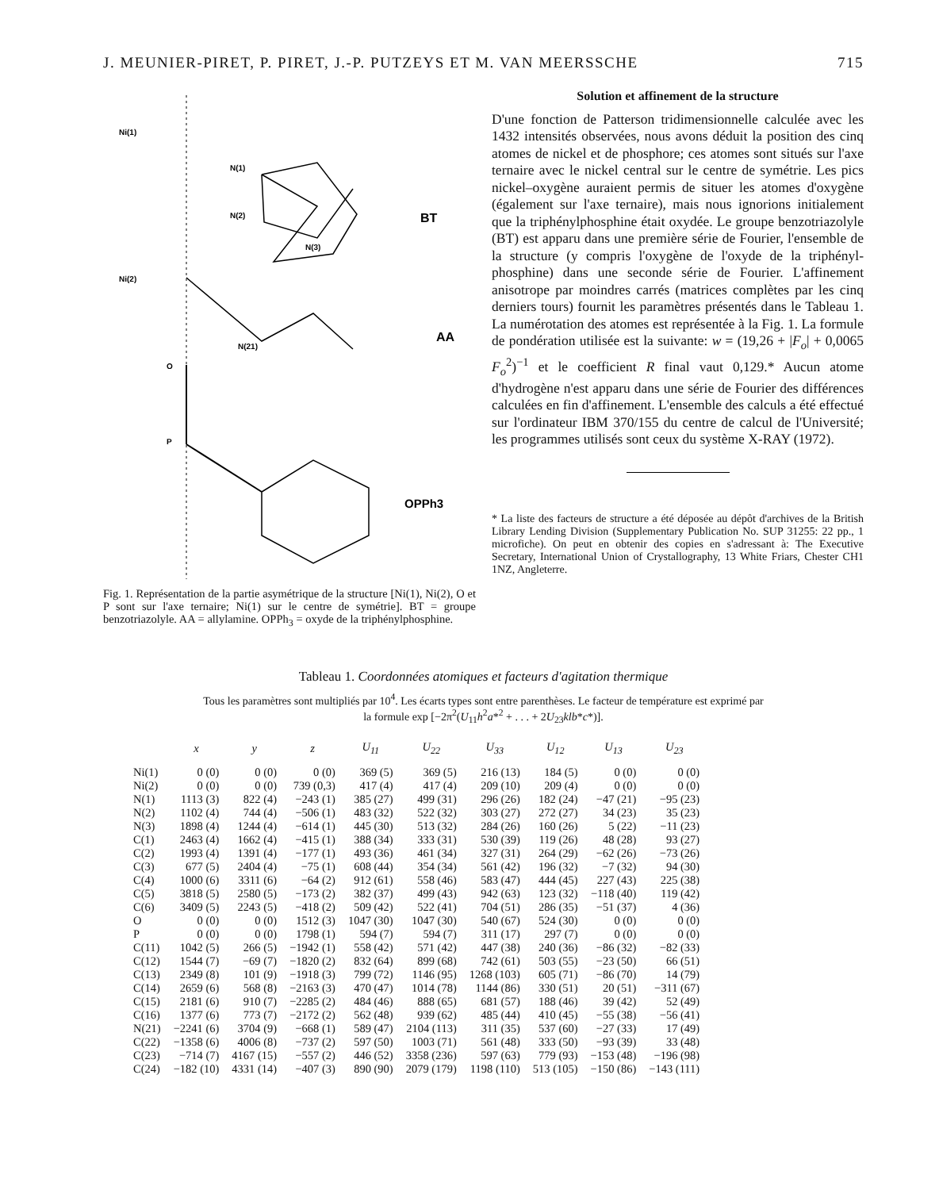J. MEUNIER-PIRET, P. PIRET, J.-P. PUTZEYS ET M. VAN MEERSSCHE 715
Ni(1)
N(1)
N(2)
N(3)
Ni(2)
N(21)
O
P
BT
AA
OPPh3
Fig. 1. Représentation de la partie asymétrique de la structure [Ni(1), Ni(2), O et P sont sur l'axe ternaire; Ni(1) sur le centre de symétrie]. BT = groupe benzotriazolyle. AA = allylamine. OPPh<sub>3</sub> = oxyde de la triphénylphosphine.
Solution et affinement de la structure
D'une fonction de Patterson tridimensionnelle calculée avec les 1432 intensités observées, nous avons déduit la position des cinq atomes de nickel et de phosphore; ces atomes sont situés sur l'axe ternaire avec le nickel central sur le centre de symétrie. Les pics nickel–oxygène auraient permis de situer les atomes d'oxygène (également sur l'axe ternaire), mais nous ignorions initialement que la triphénylphosphine était oxydée. Le groupe benzotriazolyle (BT) est apparu dans une première série de Fourier, l'ensemble de la structure (y compris l'oxygène de l'oxyde de la triphényl-phosphine) dans une seconde série de Fourier. L'affinement anisotrope par moindres carrés (matrices complètes par les cinq derniers tours) fournit les paramètres présentés dans le Tableau 1. La numérotation des atomes est représentée à la Fig. 1. La formule de pondération utilisée est la suivante: w = (19,26 + |F<sub>o</sub>| + 0,0065 F<sub>o</sub><sup>2</sup>)<sup>−1</sup> et le coefficient R final vaut 0,129.* Aucun atome d'hydrogène n'est apparu dans une série de Fourier des différences calculées en fin d'affinement. L'ensemble des calculs a été effectué sur l'ordinateur IBM 370/155 du centre de calcul de l'Université; les programmes utilisés sont ceux du système X-RAY (1972).
* La liste des facteurs de structure a été déposée au dépôt d'archives de la British Library Lending Division (Supplementary Publication No. SUP 31255: 22 pp., 1 microfiche). On peut en obtenir des copies en s'adressant à: The Executive Secretary, International Union of Crystallography, 13 White Friars, Chester CH1 1NZ, Angleterre.
Tableau 1. Coordonnées atomiques et facteurs d'agitation thermique
Tous les paramètres sont multipliés par 10<sup>4</sup>. Les écarts types sont entre parenthèses. Le facteur de température est exprimé par
la formule exp [−2π<sup>2</sup>(U<sub>11</sub>h<sup>2</sup>a*<sup>2</sup> + . . . + 2U<sub>23</sub>klb*c*)].
| | x | y | z | U<sub>11</sub> | U<sub>22</sub> | U<sub>33</sub> | U<sub>12</sub> | U<sub>13</sub> | U<sub>23</sub> |
| --- | --- | --- | --- | --- | --- | --- | --- | --- | --- |
| Ni(1) | 0 (0) | 0 (0) | 0 (0) | 369 (5) | 369 (5) | 216 (13) | 184 (5) | 0 (0) | 0 (0) |
| Ni(2) | 0 (0) | 0 (0) | 739 (0,3) | 417 (4) | 417 (4) | 209 (10) | 209 (4) | 0 (0) | 0 (0) |
| N(1) | 1113 (3) | 822 (4) | −243 (1) | 385 (27) | 499 (31) | 296 (26) | 182 (24) | −47 (21) | −95 (23) |
| N(2) | 1102 (4) | 744 (4) | −506 (1) | 483 (32) | 522 (32) | 303 (27) | 272 (27) | 34 (23) | 35 (23) |
| N(3) | 1898 (4) | 1244 (4) | −614 (1) | 445 (30) | 513 (32) | 284 (26) | 160 (26) | 5 (22) | −11 (23) |
| C(1) | 2463 (4) | 1662 (4) | −415 (1) | 388 (34) | 333 (31) | 530 (39) | 119 (26) | 48 (28) | 93 (27) |
| C(2) | 1993 (4) | 1391 (4) | −177 (1) | 493 (36) | 461 (34) | 327 (31) | 264 (29) | −62 (26) | −73 (26) |
| C(3) | 677 (5) | 2404 (4) | −75 (1) | 608 (44) | 354 (34) | 561 (42) | 196 (32) | −7 (32) | 94 (30) |
| C(4) | 1000 (6) | 3311 (6) | −64 (2) | 912 (61) | 558 (46) | 583 (47) | 444 (45) | 227 (43) | 225 (38) |
| C(5) | 3818 (5) | 2580 (5) | −173 (2) | 382 (37) | 499 (43) | 942 (63) | 123 (32) | −118 (40) | 119 (42) |
| C(6) | 3409 (5) | 2243 (5) | −418 (2) | 509 (42) | 522 (41) | 704 (51) | 286 (35) | −51 (37) | 4 (36) |
| O | 0 (0) | 0 (0) | 1512 (3) | 1047 (30) | 1047 (30) | 540 (67) | 524 (30) | 0 (0) | 0 (0) |
| P | 0 (0) | 0 (0) | 1798 (1) | 594 (7) | 594 (7) | 311 (17) | 297 (7) | 0 (0) | 0 (0) |
| C(11) | 1042 (5) | 266 (5) | −1942 (1) | 558 (42) | 571 (42) | 447 (38) | 240 (36) | −86 (32) | −82 (33) |
| C(12) | 1544 (7) | −69 (7) | −1820 (2) | 832 (64) | 899 (68) | 742 (61) | 503 (55) | −23 (50) | 66 (51) |
| C(13) | 2349 (8) | 101 (9) | −1918 (3) | 799 (72) | 1146 (95) | 1268 (103) | 605 (71) | −86 (70) | 14 (79) |
| C(14) | 2659 (6) | 568 (8) | −2163 (3) | 470 (47) | 1014 (78) | 1144 (86) | 330 (51) | 20 (51) | −311 (67) |
| C(15) | 2181 (6) | 910 (7) | −2285 (2) | 484 (46) | 888 (65) | 681 (57) | 188 (46) | 39 (42) | 52 (49) |
| C(16) | 1377 (6) | 773 (7) | −2172 (2) | 562 (48) | 939 (62) | 485 (44) | 410 (45) | −55 (38) | −56 (41) |
| N(21) | −2241 (6) | 3704 (9) | −668 (1) | 589 (47) | 2104 (113) | 311 (35) | 537 (60) | −27 (33) | 17 (49) |
| C(22) | −1358 (6) | 4006 (8) | −737 (2) | 597 (50) | 1003 (71) | 561 (48) | 333 (50) | −93 (39) | 33 (48) |
| C(23) | −714 (7) | 4167 (15) | −557 (2) | 446 (52) | 3358 (236) | 597 (63) | 779 (93) | −153 (48) | −196 (98) |
| C(24) | −182 (10) | 4331 (14) | −407 (3) | 890 (90) | 2079 (179) | 1198 (110) | 513 (105) | −150 (86) | −143 (111) |